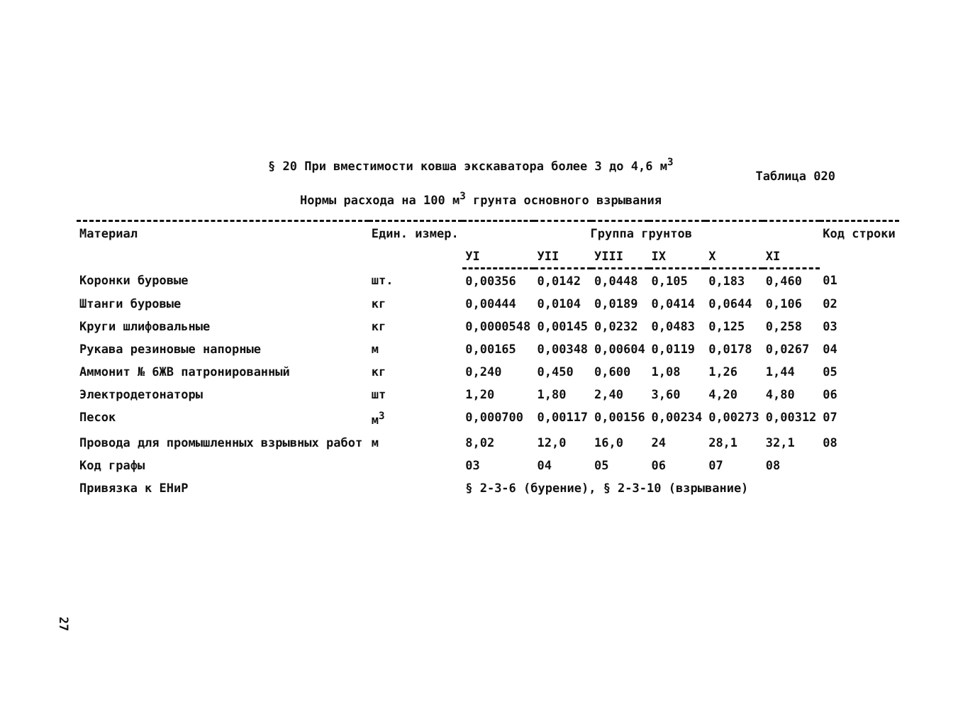§ 20 При вместимости ковша экскаватора более 3 до 4,6 м<sup>3</sup> Таблица 020
Нормы расхода на 100 м<sup>3</sup> грунта основного взрывания
| Материал | Един. измер. | Группа грунтов | | | | | | Код строки |
| --- | --- | --- | --- | --- | --- | --- | --- | --- |
| | | УI | УII | УIII | IX | X | XI | |
| Коронки буровые | шт. | 0,00356 | 0,0142 | 0,0448 | 0,105 | 0,183 | 0,460 | 01 |
| Штанги буровые | кг | 0,00444 | 0,0104 | 0,0189 | 0,0414 | 0,0644 | 0,106 | 02 |
| Круги шлифовальные | кг | 0,0000548 | 0,00145 | 0,0232 | 0,0483 | 0,125 | 0,258 | 03 |
| Рукава резиновые напорные | м | 0,00165 | 0,00348 | 0,00604 | 0,0119 | 0,0178 | 0,0267 | 04 |
| Аммонит № 6ЖВ патронированный | кг | 0,240 | 0,450 | 0,600 | 1,08 | 1,26 | 1,44 | 05 |
| Электродетонаторы | шт | 1,20 | 1,80 | 2,40 | 3,60 | 4,20 | 4,80 | 06 |
| Песок | м<sup>3</sup> | 0,000700 | 0,00117 | 0,00156 | 0,00234 | 0,00273 | 0,00312 | 07 |
| Провода для промышленных взрывных работ | м | 8,02 | 12,0 | 16,0 | 24 | 28,1 | 32,1 | 08 |
| Код графы | | 03 | 04 | 05 | 06 | 07 | 08 | |
| Привязка к ЕНиР | | § 2-3-6 (бурение), § 2-3-10 (взрывание) | | | | | | |
27